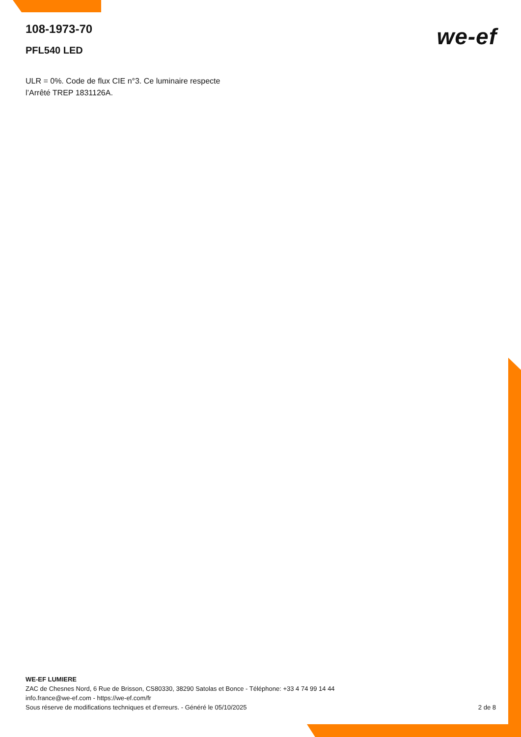108-1973-70
PFL540 LED
we-ef
ULR = 0%. Code de flux CIE n°3. Ce luminaire respecte
l’Arrêté TREP 1831126A.
WE-EF LUMIERE
ZAC de Chesnes Nord, 6 Rue de Brisson, CS80330, 38290 Satolas et Bonce - Téléphone: +33 4 74 99 14 44
info.france@we-ef.com - https://we-ef.com/fr
Sous réserve de modifications techniques et d'erreurs. - Généré le 05/10/2025 2 de 8